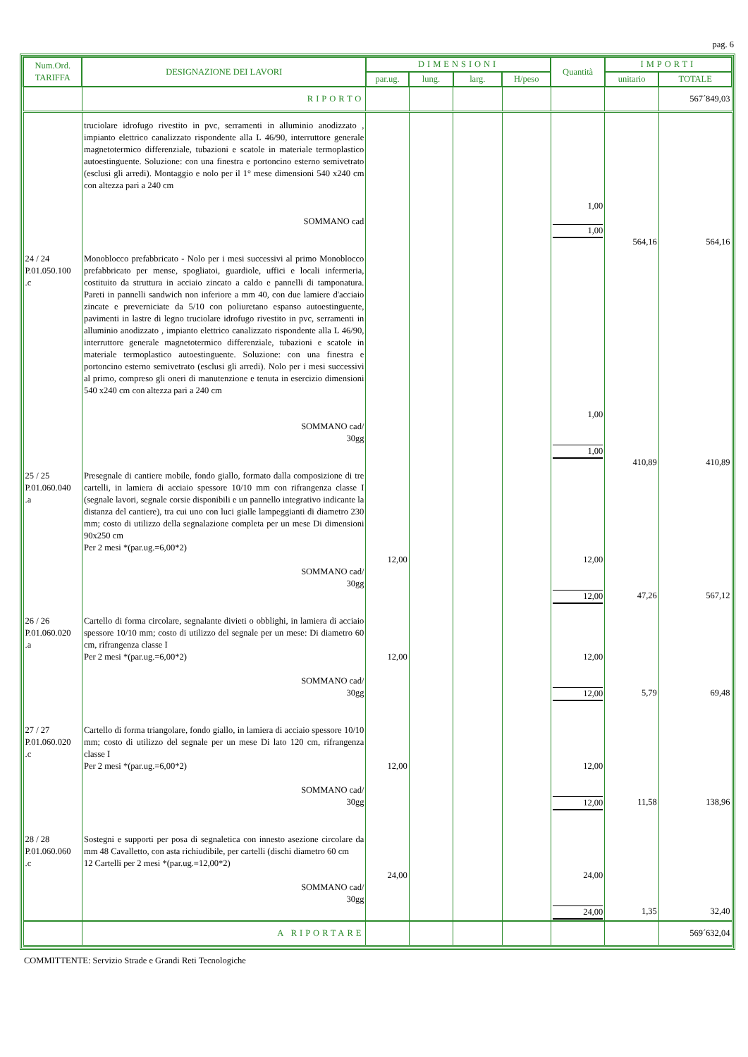pag. 6
| Num.Ord. TARIFFA | DESIGNAZIONE DEI LAVORI | DIMENSIONI | | | | Quantità | IMPORTI | |
| --- | --- | --- | --- | --- | --- | --- | --- | --- |
| | | par.ug. | lung. | larg. | H/peso | | unitario | TOTALE |
| | RIPORTO | | | | | | | 567´849,03 |
| | truciolare idrofugo rivestito in pvc, serramenti in alluminio anodizzato , impianto elettrico canalizzato rispondente alla L 46/90, interruttore generale magnetotermico differenziale, tubazioni e scatole in materiale termoplastico autoestinguente. Soluzione: con una finestra e portoncino esterno semivetrato (esclusi gli arredi). Montaggio e nolo per il 1° mese dimensioni 540 x240 cm con altezza pari a 240 cm SOMMANO cad | | | | | 1,00 1,00 | 564,16 | 564,16 |
| 24 / 24 P.01.050.100 .c | Monoblocco prefabbricato - Nolo per i mesi successivi al primo Monoblocco prefabbricato per mense, spogliatoi, guardiole, uffici e locali infermeria, costituito da struttura in acciaio zincato a caldo e pannelli di tamponatura. Pareti in pannelli sandwich non inferiore a mm 40, con due lamiere d'acciaio zincate e preverniciate da 5/10 con poliuretano espanso autoestinguente, pavimenti in lastre di legno truciolare idrofugo rivestito in pvc, serramenti in alluminio anodizzato , impianto elettrico canalizzato rispondente alla L 46/90, interruttore generale magnetotermico differenziale, tubazioni e scatole in materiale termoplastico autoestinguente. Soluzione: con una finestra e portoncino esterno semivetrato (esclusi gli arredi). Nolo per i mesi successivi al primo, compreso gli oneri di manutenzione e tenuta in esercizio dimensioni 540 x240 cm con altezza pari a 240 cm SOMMANO cad/ 30gg | | | | | 1,00 1,00 | 410,89 | 410,89 |
| 25 / 25 P.01.060.040 .a | Presegnale di cantiere mobile, fondo giallo, formato dalla composizione di tre cartelli, in lamiera di acciaio spessore 10/10 mm con rifrangenza classe I (segnale lavori, segnale corsie disponibili e un pannello integrativo indicante la distanza del cantiere), tra cui uno con luci gialle lampeggianti di diametro 230 mm; costo di utilizzo della segnalazione completa per un mese Di dimensioni 90x250 cm Per 2 mesi *(par.ug.=6,00*2) SOMMANO cad/ 30gg | 12,00 | | | | 12,00 12,00 | 47,26 | 567,12 |
| 26 / 26 P.01.060.020 .a | Cartello di forma circolare, segnalante divieti o obblighi, in lamiera di acciaio spessore 10/10 mm; costo di utilizzo del segnale per un mese: Di diametro 60 cm, rifrangenza classe I Per 2 mesi *(par.ug.=6,00*2) SOMMANO cad/ 30gg | 12,00 | | | | 12,00 12,00 | 5,79 | 69,48 |
| 27 / 27 P.01.060.020 .c | Cartello di forma triangolare, fondo giallo, in lamiera di acciaio spessore 10/10 mm; costo di utilizzo del segnale per un mese Di lato 120 cm, rifrangenza classe I Per 2 mesi *(par.ug.=6,00*2) SOMMANO cad/ 30gg | 12,00 | | | | 12,00 12,00 | 11,58 | 138,96 |
| 28 / 28 P.01.060.060 .c | Sostegni e supporti per posa di segnaletica con innesto asezione circolare da mm 48 Cavalletto, con asta richiudibile, per cartelli (dischi diametro 60 cm 12 Cartelli per 2 mesi *(par.ug.=12,00*2) SOMMANO cad/ 30gg | 24,00 | | | | 24,00 24,00 | 1,35 | 32,40 |
| | A RIPORTARE | | | | | | | 569´632,04 |
COMMITTENTE: Servizio Strade e Grandi Reti Tecnologiche